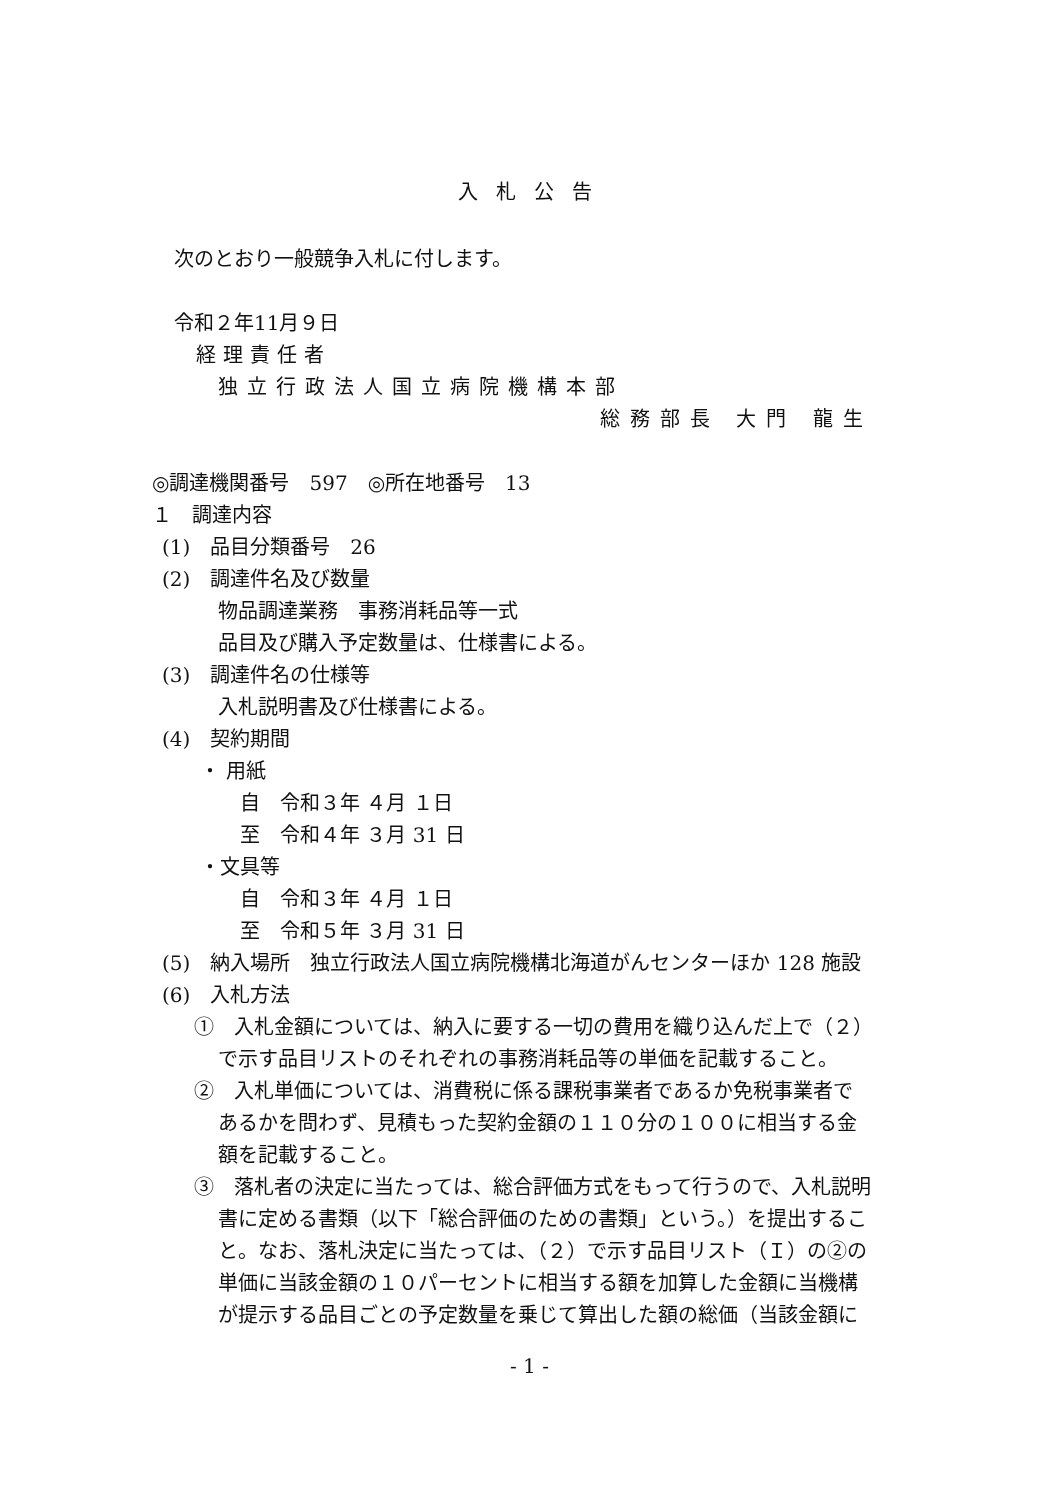入札公告
次のとおり一般競争入札に付します。
令和２年11月９日
経理責任者
独立行政法人国立病院機構本部
総務部長 大門 龍生
◎調達機関番号　597　◎所在地番号　13
１　調達内容
(1)　品目分類番号　26
(2)　調達件名及び数量
物品調達業務　事務消耗品等一式
品目及び購入予定数量は、仕様書による。
(3)　調達件名の仕様等
入札説明書及び仕様書による。
(4)　契約期間
・ 用紙
自　令和３年 ４月 １日
至　令和４年 ３月 31 日
・文具等
自　令和３年 ４月 １日
至　令和５年 ３月 31 日
(5)　納入場所　独立行政法人国立病院機構北海道がんセンターほか 128 施設
(6)　入札方法
①　入札金額については、納入に要する一切の費用を織り込んだ上で（２）
で示す品目リストのそれぞれの事務消耗品等の単価を記載すること。
②　入札単価については、消費税に係る課税事業者であるか免税事業者で
あるかを問わず、見積もった契約金額の１１０分の１００に相当する金
額を記載すること。
③　落札者の決定に当たっては、総合評価方式をもって行うので、入札説明
書に定める書類（以下「総合評価のための書類」という。）を提出するこ
と。なお、落札決定に当たっては、（２）で示す品目リスト（Ｉ）の②の
単価に当該金額の１０パーセントに相当する額を加算した金額に当機構
が提示する品目ごとの予定数量を乗じて算出した額の総価（当該金額に
- 1 -